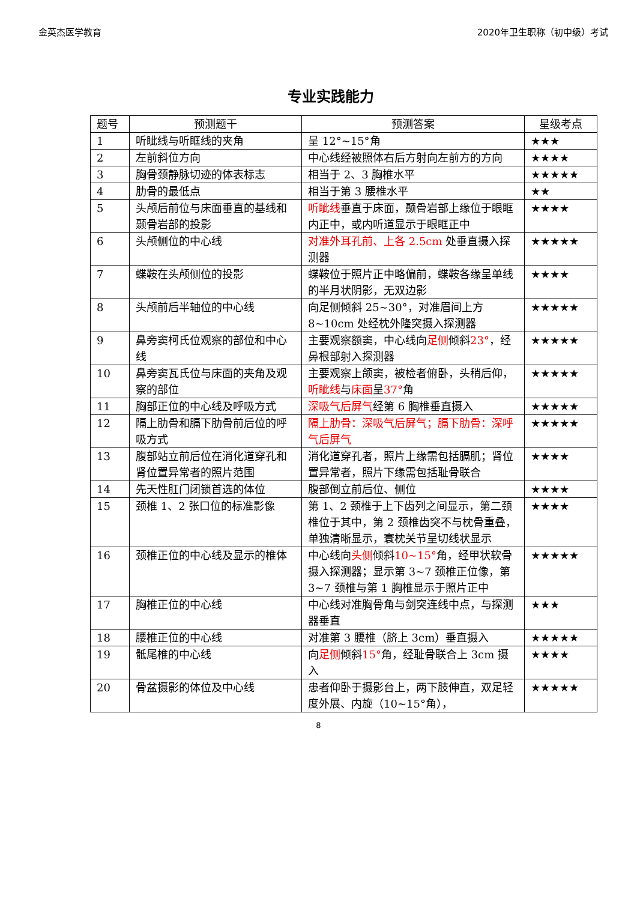金英杰医学教育 2020年卫生职称（初中级）考试
专业实践能力
| 题号 | 预测题干 | 预测答案 | 星级考点 |
| --- | --- | --- | --- |
| 1 | 听眦线与听眶线的夹角 | 呈 12°~15°角 | ★★★ |
| 2 | 左前斜位方向 | 中心线经被照体右后方射向左前方的方向 | ★★★★ |
| 3 | 胸骨颈静脉切迹的体表标志 | 相当于 2、3 胸椎水平 | ★★★★★ |
| 4 | 肋骨的最低点 | 相当于第 3 腰椎水平 | ★★ |
| 5 | 头颅后前位与床面垂直的基线和颞骨岩部的投影 | 听眦线 垂直于床面，颞骨岩部上缘位于眼眶内正中，或内听道显示于眼眶正中 | ★★★★ |
| 6 | 头颅侧位的中心线 | 对准外耳孔前、上各 2.5cm 处垂直摄入探测器 | ★★★★★ |
| 7 | 蝶鞍在头颅侧位的投影 | 蝶鞍位于照片正中略偏前，蝶鞍各缘呈单线的半月状阴影，无双边影 | ★★★★ |
| 8 | 头颅前后半轴位的中心线 | 向足侧倾斜 25~30°，对准眉间上方 8~10cm 处经枕外隆突摄入探测器 | ★★★★★ |
| 9 | 鼻旁窦柯氏位观察的部位和中心线 | 主要观察额窦，中心线向 足侧 倾斜 23° ，经鼻根部射入探测器 | ★★★★★ |
| 10 | 鼻旁窦瓦氏位与床面的夹角及观察的部位 | 主要观察上颌窦，被检者俯卧，头稍后仰， 听眦线 与 床面 呈 37° 角 | ★★★★★ |
| 11 | 胸部正位的中心线及呼吸方式 | 深吸气后屏气 经第 6 胸椎垂直摄入 | ★★★★★ |
| 12 | 隔上肋骨和膈下肋骨前后位的呼吸方式 | 隔上肋骨：深吸气后屏气；膈下肋骨：深呼气后屏气 | ★★★★★ |
| 13 | 腹部站立前后位在消化道穿孔和肾位置异常者的照片范围 | 消化道穿孔者，照片上缘需包括膈肌；肾位置异常者，照片下缘需包括耻骨联合 | ★★★★ |
| 14 | 先天性肛门闭锁首选的体位 | 腹部倒立前后位、侧位 | ★★★★ |
| 15 | 颈椎 1、2 张口位的标准影像 | 第 1、2 颈椎于上下齿列之间显示，第二颈椎位于其中，第 2 颈椎齿突不与枕骨重叠，单独清晰显示，寰枕关节呈切线状显示 | ★★★★ |
| 16 | 颈椎正位的中心线及显示的椎体 | 中心线向 头侧 倾斜 10~15° 角，经甲状软骨摄入探测器；显示第 3~7 颈椎正位像，第 3~7 颈椎与第 1 胸椎显示于照片正中 | ★★★★★ |
| 17 | 胸椎正位的中心线 | 中心线对准胸骨角与剑突连线中点，与探测器垂直 | ★★★ |
| 18 | 腰椎正位的中心线 | 对准第 3 腰椎（脐上 3cm）垂直摄入 | ★★★★★ |
| 19 | 骶尾椎的中心线 | 向 足侧 倾斜 15° 角，经耻骨联合上 3cm 摄入 | ★★★★ |
| 20 | 骨盆摄影的体位及中心线 | 患者仰卧于摄影台上，两下肢伸直，双足轻度外展、内旋（10~15°角）， | ★★★★★ |
8